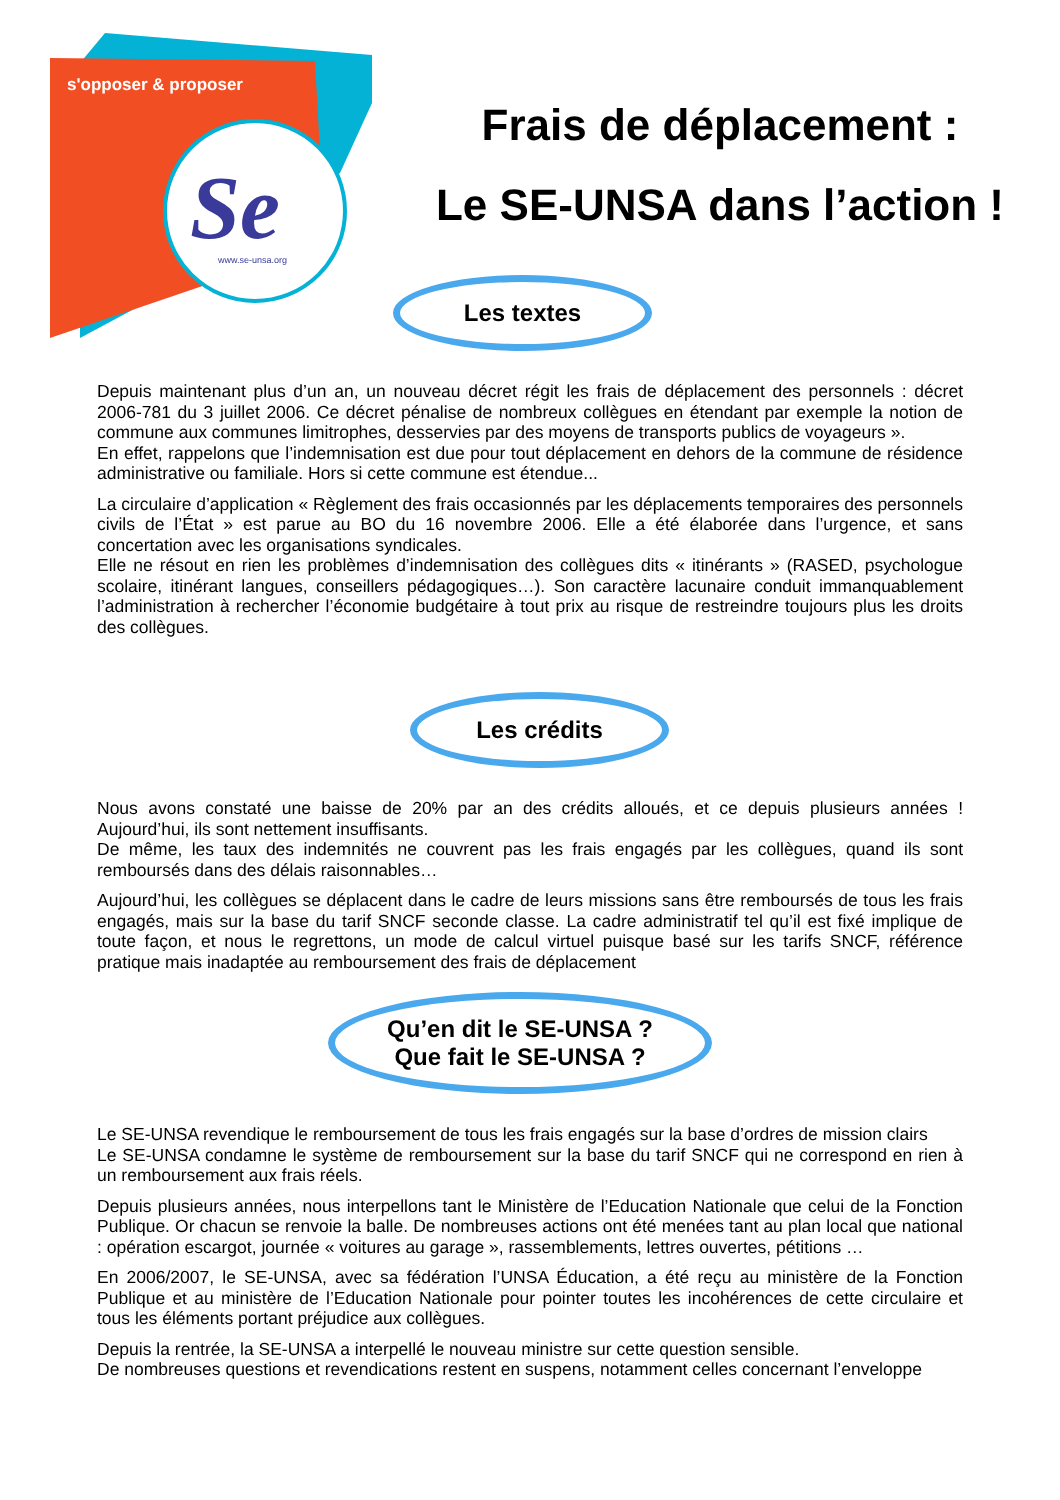Se
www.se-unsa.org
s'opposer & proposer
Frais de déplacement :
Le SE-UNSA dans l’action !
Les textes
Depuis maintenant plus d’un an, un nouveau décret régit les frais de déplacement des personnels : décret 2006-781 du 3 juillet 2006. Ce décret pénalise de nombreux collègues en étendant par exemple la notion de commune aux communes limitrophes, desservies par des moyens de transports publics de voyageurs ».
En effet, rappelons que l’indemnisation est due pour tout déplacement en dehors de la commune de résidence administrative ou familiale. Hors si cette commune est étendue...
La circulaire d’application « Règlement des frais occasionnés par les déplacements temporaires des personnels civils de l’État » est parue au BO du 16 novembre 2006. Elle a été élaborée dans l’urgence, et sans concertation avec les organisations syndicales.
Elle ne résout en rien les problèmes d’indemnisation des collègues dits « itinérants » (RASED, psychologue scolaire, itinérant langues, conseillers pédagogiques…). Son caractère lacunaire conduit immanquablement l’administration à rechercher l’économie budgétaire à tout prix au risque de restreindre toujours plus les droits des collègues.
Les crédits
Nous avons constaté une baisse de 20% par an des crédits alloués, et ce depuis plusieurs années ! Aujourd’hui, ils sont nettement insuffisants.
De même, les taux des indemnités ne couvrent pas les frais engagés par les collègues, quand ils sont remboursés dans des délais raisonnables…
Aujourd’hui, les collègues se déplacent dans le cadre de leurs missions sans être remboursés de tous les frais engagés, mais sur la base du tarif SNCF seconde classe. La cadre administratif tel qu’il est fixé implique de toute façon, et nous le regrettons, un mode de calcul virtuel puisque basé sur les tarifs SNCF, référence pratique mais inadaptée au remboursement des frais de déplacement
Qu’en dit le SE-UNSA ?
Que fait le SE-UNSA ?
Le SE-UNSA revendique le remboursement de tous les frais engagés sur la base d’ordres de mission clairs
Le SE-UNSA condamne le système de remboursement sur la base du tarif SNCF qui ne correspond en rien à un remboursement aux frais réels.
Depuis plusieurs années, nous interpellons tant le Ministère de l’Education Nationale que celui de la Fonction Publique. Or chacun se renvoie la balle. De nombreuses actions ont été menées tant au plan local que national : opération escargot, journée « voitures au garage », rassemblements, lettres ouvertes, pétitions …
En 2006/2007, le SE-UNSA, avec sa fédération l’UNSA Éducation, a été reçu au ministère de la Fonction Publique et au ministère de l’Education Nationale pour pointer toutes les incohérences de cette circulaire et tous les éléments portant préjudice aux collègues.
Depuis la rentrée, la SE-UNSA a interpellé le nouveau ministre sur cette question sensible.
De nombreuses questions et revendications restent en suspens, notamment celles concernant l’enveloppe